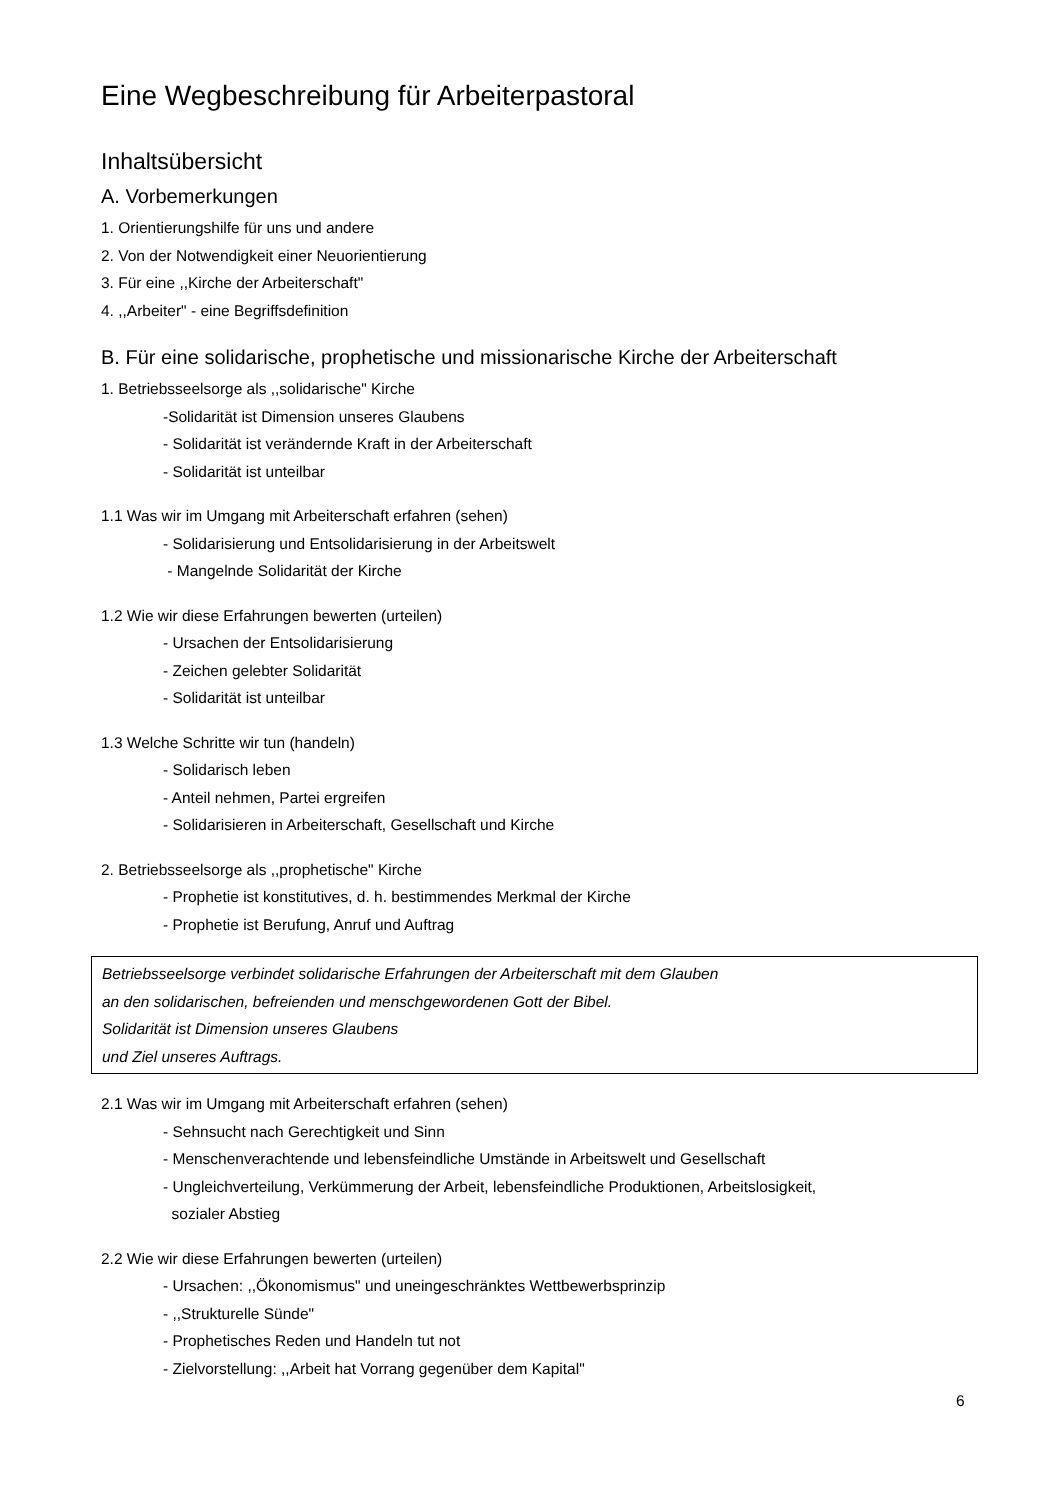Eine Wegbeschreibung für Arbeiterpastoral
Inhaltsübersicht
A. Vorbemerkungen
1. Orientierungshilfe für uns und andere
2. Von der Notwendigkeit einer Neuorientierung
3. Für eine ,,Kirche der Arbeiterschaft"
4. ,,Arbeiter" - eine Begriffsdefinition
B. Für eine solidarische, prophetische und missionarische Kirche der Arbeiterschaft
1. Betriebsseelsorge als ,,solidarische" Kirche
-Solidarität ist Dimension unseres Glaubens
- Solidarität ist verändernde Kraft in der Arbeiterschaft
- Solidarität ist unteilbar
1.1 Was wir im Umgang mit Arbeiterschaft erfahren (sehen)
- Solidarisierung und Entsolidarisierung in der Arbeitswelt
- Mangelnde Solidarität der Kirche
1.2 Wie wir diese Erfahrungen bewerten (urteilen)
- Ursachen der Entsolidarisierung
- Zeichen gelebter Solidarität
- Solidarität ist unteilbar
1.3 Welche Schritte wir tun (handeln)
- Solidarisch leben
- Anteil nehmen, Partei ergreifen
- Solidarisieren in Arbeiterschaft, Gesellschaft und Kirche
2. Betriebsseelsorge als ,,prophetische" Kirche
- Prophetie ist konstitutives, d. h. bestimmendes Merkmal der Kirche
- Prophetie ist Berufung, Anruf und Auftrag
Betriebsseelsorge verbindet solidarische Erfahrungen der Arbeiterschaft mit dem Glauben
an den solidarischen, befreienden und menschgewordenen Gott der Bibel.
Solidarität ist Dimension unseres Glaubens
und Ziel unseres Auftrags.
2.1 Was wir im Umgang mit Arbeiterschaft erfahren (sehen)
- Sehnsucht nach Gerechtigkeit und Sinn
- Menschenverachtende und lebensfeindliche Umstände in Arbeitswelt und Gesellschaft
- Ungleichverteilung, Verkümmerung der Arbeit, lebensfeindliche Produktionen, Arbeitslosigkeit,
sozialer Abstieg
2.2 Wie wir diese Erfahrungen bewerten (urteilen)
- Ursachen: ,,Ökonomismus" und uneingeschränktes Wettbewerbsprinzip
- ,,Strukturelle Sünde"
- Prophetisches Reden und Handeln tut not
- Zielvorstellung: ,,Arbeit hat Vorrang gegenüber dem Kapital"
6